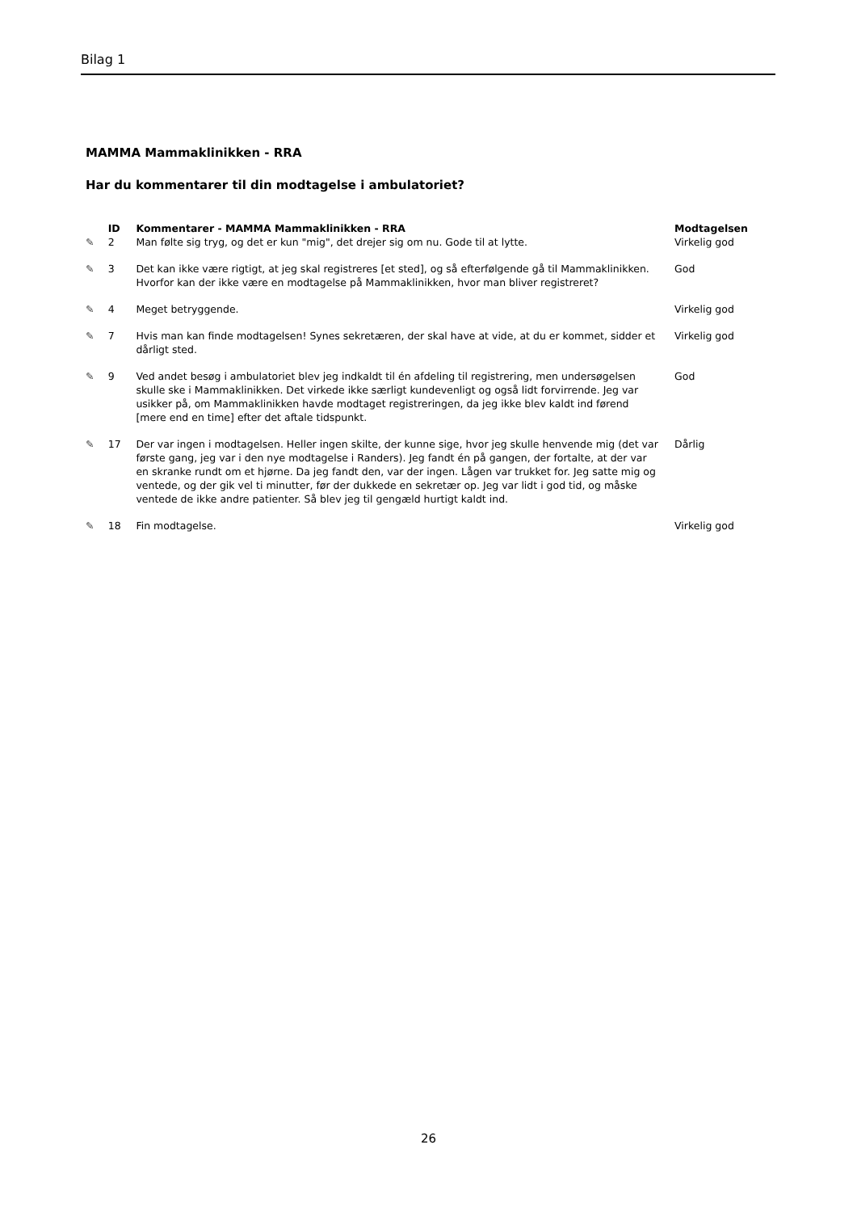Bilag 1
MAMMA Mammaklinikken - RRA
Har du kommentarer til din modtagelse i ambulatoriet?
| | ID | Kommentarer - MAMMA Mammaklinikken - RRA | Modtagelsen |
| --- | --- | --- | --- |
| ✎ | 2 | Man følte sig tryg, og det er kun "mig", det drejer sig om nu. Gode til at lytte. | Virkelig god |
| ✎ | 3 | Det kan ikke være rigtigt, at jeg skal registreres [et sted], og så efterfølgende gå til Mammaklinikken. Hvorfor kan der ikke være en modtagelse på Mammaklinikken, hvor man bliver registreret? | God |
| ✎ | 4 | Meget betryggende. | Virkelig god |
| ✎ | 7 | Hvis man kan finde modtagelsen! Synes sekretæren, der skal have at vide, at du er kommet, sidder et dårligt sted. | Virkelig god |
| ✎ | 9 | Ved andet besøg i ambulatoriet blev jeg indkaldt til én afdeling til registrering, men undersøgelsen skulle ske i Mammaklinikken. Det virkede ikke særligt kundevenligt og også lidt forvirrende. Jeg var usikker på, om Mammaklinikken havde modtaget registreringen, da jeg ikke blev kaldt ind førend [mere end en time] efter det aftale tidspunkt. | God |
| ✎ | 17 | Der var ingen i modtagelsen. Heller ingen skilte, der kunne sige, hvor jeg skulle henvende mig (det var første gang, jeg var i den nye modtagelse i Randers). Jeg fandt én på gangen, der fortalte, at der var en skranke rundt om et hjørne. Da jeg fandt den, var der ingen. Lågen var trukket for. Jeg satte mig og ventede, og der gik vel ti minutter, før der dukkede en sekretær op. Jeg var lidt i god tid, og måske ventede de ikke andre patienter. Så blev jeg til gengæld hurtigt kaldt ind. | Dårlig |
| ✎ | 18 | Fin modtagelse. | Virkelig god |
26